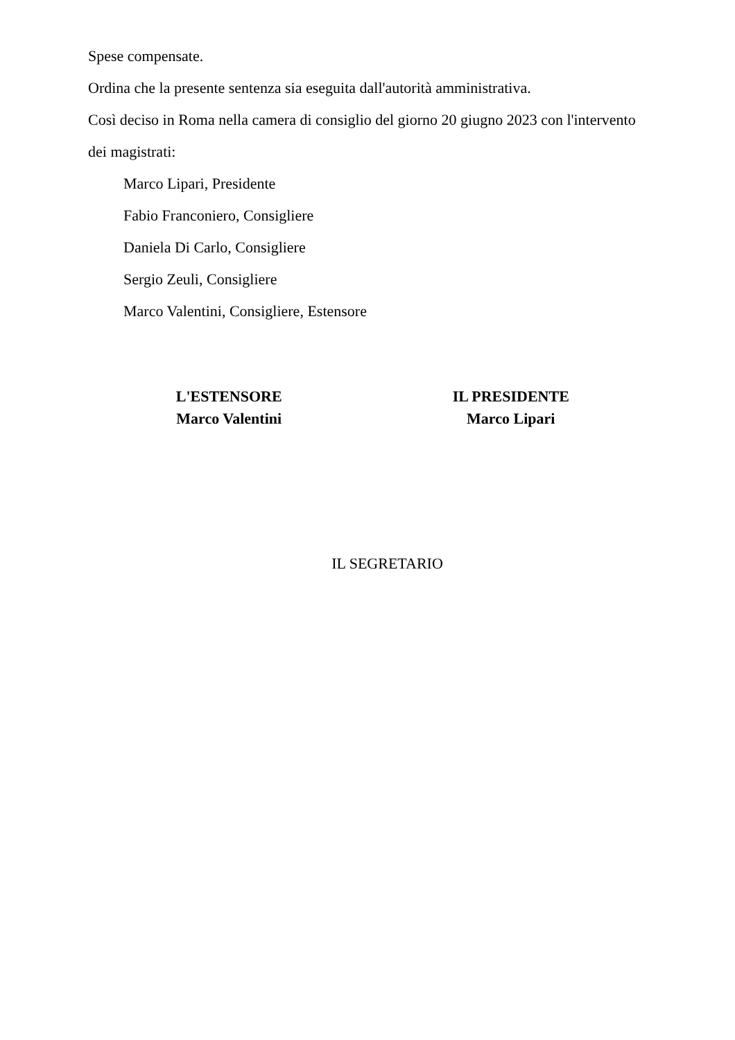Spese compensate.
Ordina che la presente sentenza sia eseguita dall'autorità amministrativa.
Così deciso in Roma nella camera di consiglio del giorno 20 giugno 2023 con l'intervento dei magistrati:
Marco Lipari, Presidente
Fabio Franconiero, Consigliere
Daniela Di Carlo, Consigliere
Sergio Zeuli, Consigliere
Marco Valentini, Consigliere, Estensore
L'ESTENSORE
Marco Valentini
IL PRESIDENTE
Marco Lipari
IL SEGRETARIO